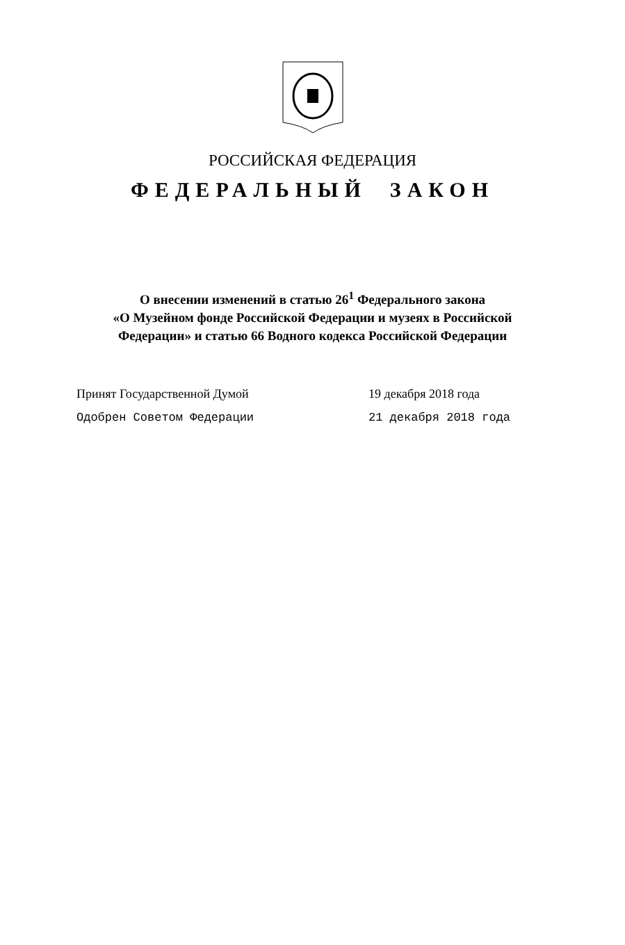РОССИЙСКАЯ ФЕДЕРАЦИЯ
ФЕДЕРАЛЬНЫЙ ЗАКОН
О внесении изменений в статью 26<sup>1</sup> Федерального закона
«О Музейном фонде Российской Федерации и музеях в Российской
Федерации» и статью 66 Водного кодекса Российской Федерации
Принят Государственной Думой 19 декабря 2018 года
Одобрен Советом Федерации 21 декабря 2018 года